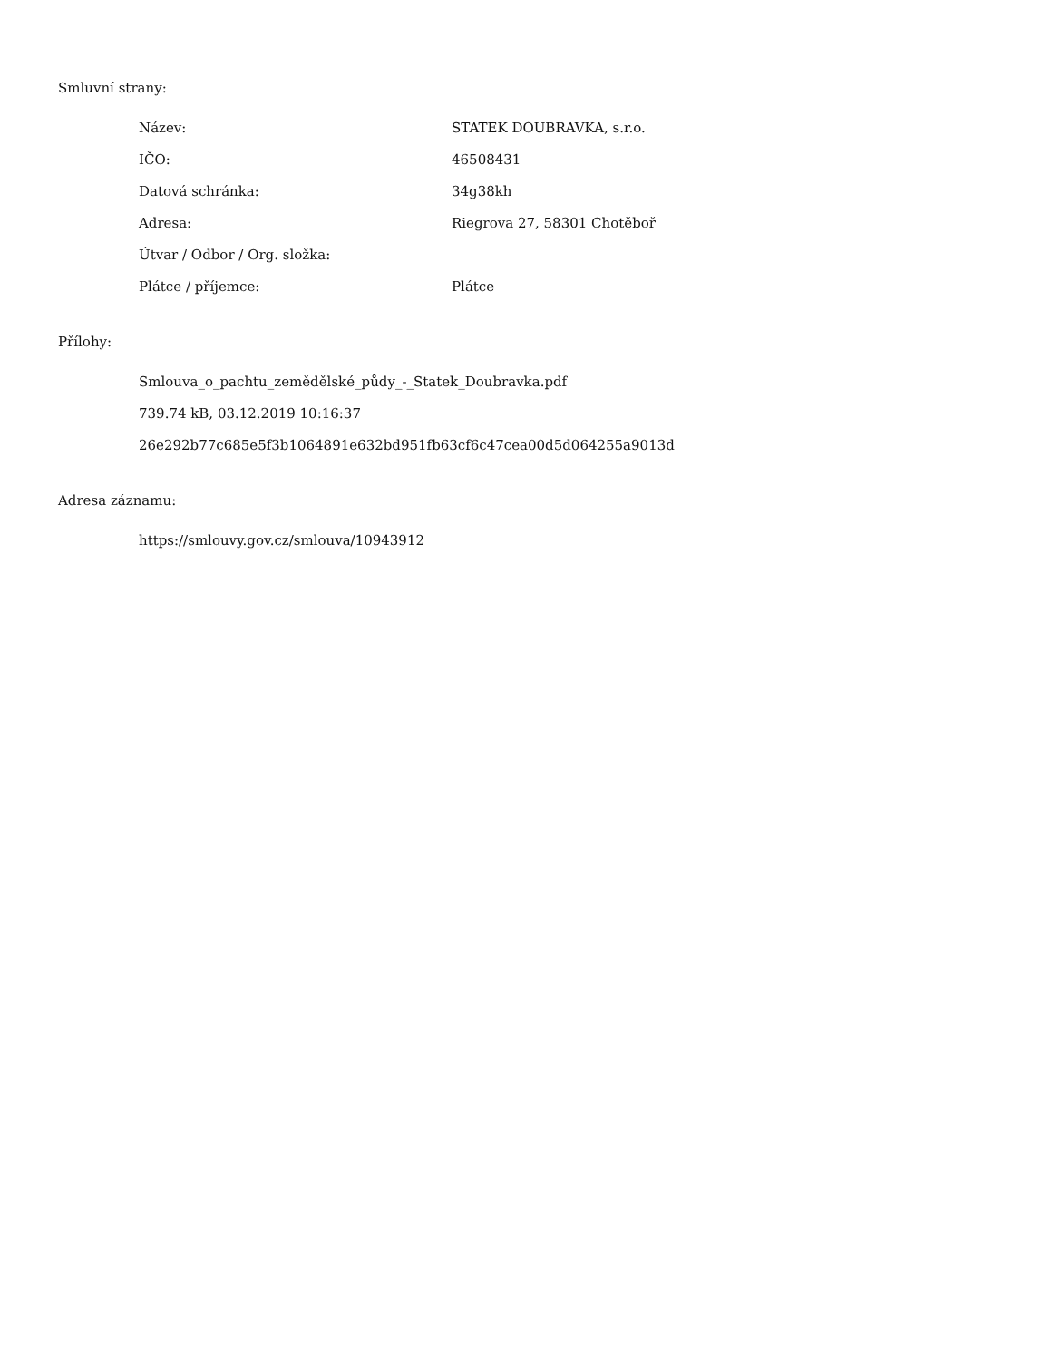Smluvní strany:
| Název: | STATEK DOUBRAVKA, s.r.o. |
| IČO: | 46508431 |
| Datová schránka: | 34g38kh |
| Adresa: | Riegrova 27, 58301 Chotěboř |
| Útvar / Odbor / Org. složka: | |
| Plátce / příjemce: | Plátce |
Přílohy:
Smlouva_o_pachtu_zemědělské_půdy_-_Statek_Doubravka.pdf
739.74 kB, 03.12.2019 10:16:37
26e292b77c685e5f3b1064891e632bd951fb63cf6c47cea00d5d064255a9013d
Adresa záznamu:
https://smlouvy.gov.cz/smlouva/10943912